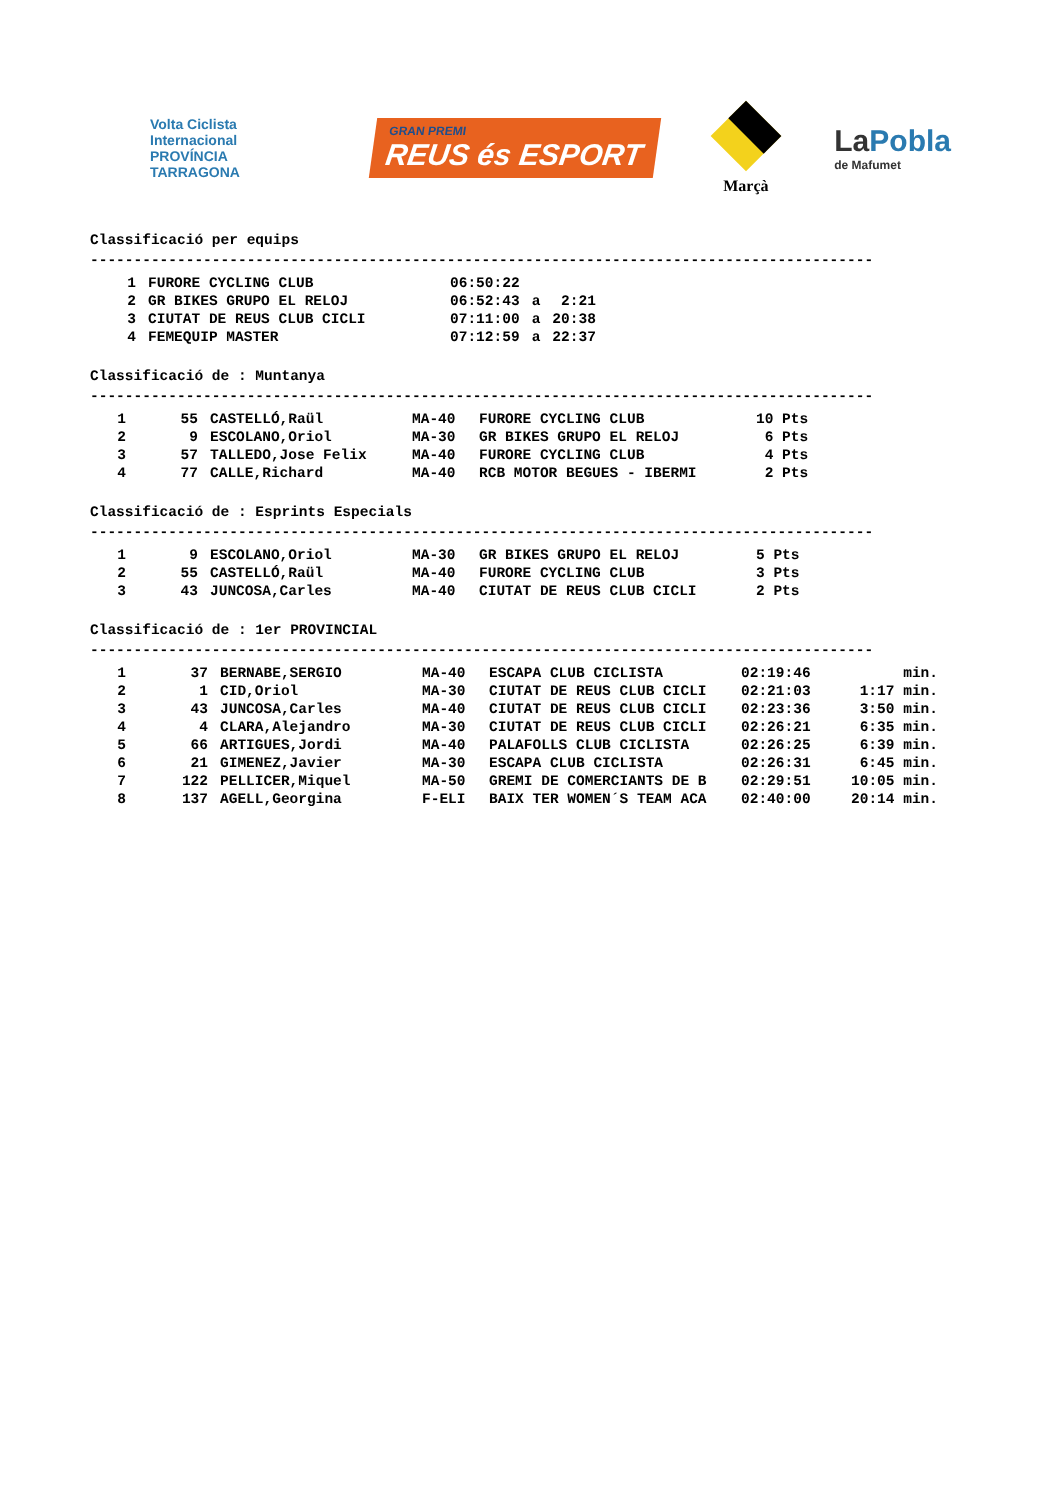Volta Ciclista Internacional
PROVÍNCIA TARRAGONA
GRAN PREMI
REUS és ESPORT
Marçà
LaPobla
de Mafumet
Classificació per equips
------------------------------------------------------------------------------------------
| 1 | FUROR​E CYCLING CLUB | 06:50:22 | | |
| 2 | GR BIKES GRUPO EL RELOJ | 06:52:43 | a | 2:21 |
| 3 | CIUTAT DE REUS CLUB CICLI | 07:11:00 | a | 20:38 |
| 4 | FEMEQUIP MASTER | 07:12:59 | a | 22:37 |
Classificació de : Muntanya
------------------------------------------------------------------------------------------
| 1 | 55 | CASTELLÓ,Raül | MA-40 | FUROR​E CYCLING CLUB | 10 Pts |
| 2 | 9 | ESCOLANO,Oriol | MA-30 | GR BIKES GRUPO EL RELOJ | 6 Pts |
| 3 | 57 | TALLEDO,Jose Felix | MA-40 | FUROR​E CYCLING CLUB | 4 Pts |
| 4 | 77 | CALLE,Richard | MA-40 | RCB MOTOR BEGUES - IBERMI | 2 Pts |
Classificació de : Esprints Especials
------------------------------------------------------------------------------------------
| 1 | 9 | ESCOLANO,Oriol | MA-30 | GR BIKES GRUPO EL RELOJ | 5 Pts |
| 2 | 55 | CASTELLÓ,Raül | MA-40 | FUROR​E CYCLING CLUB | 3 Pts |
| 3 | 43 | JUNCOSA,Carles | MA-40 | CIUTAT DE REUS CLUB CICLI | 2 Pts |
Classificació de : 1er PROVINCIAL
------------------------------------------------------------------------------------------
| 1 | 37 | BERNABE,SERGIO | MA-40 | ESCAPA CLUB CICLISTA | 02:19:46 | min. |
| 2 | 1 | CID,Oriol | MA-30 | CIUTAT DE REUS CLUB CICLI | 02:21:03 | 1:17 min. |
| 3 | 43 | JUNCOSA,Carles | MA-40 | CIUTAT DE REUS CLUB CICLI | 02:23:36 | 3:50 min. |
| 4 | 4 | CLARA,Alejandro | MA-30 | CIUTAT DE REUS CLUB CICLI | 02:26:21 | 6:35 min. |
| 5 | 66 | ARTIGUES,Jordi | MA-40 | PALAFOLLS CLUB CICLISTA | 02:26:25 | 6:39 min. |
| 6 | 21 | GIMENEZ,Javier | MA-30 | ESCAPA CLUB CICLISTA | 02:26:31 | 6:45 min. |
| 7 | 122 | PELLICER,Miquel | MA-50 | GREMI DE COMERCIANTS DE B | 02:29:51 | 10:05 min. |
| 8 | 137 | AGELL,Georgina | F-ELI | BAIX TER WOMEN´S TEAM ACA | 02:40:00 | 20:14 min. |